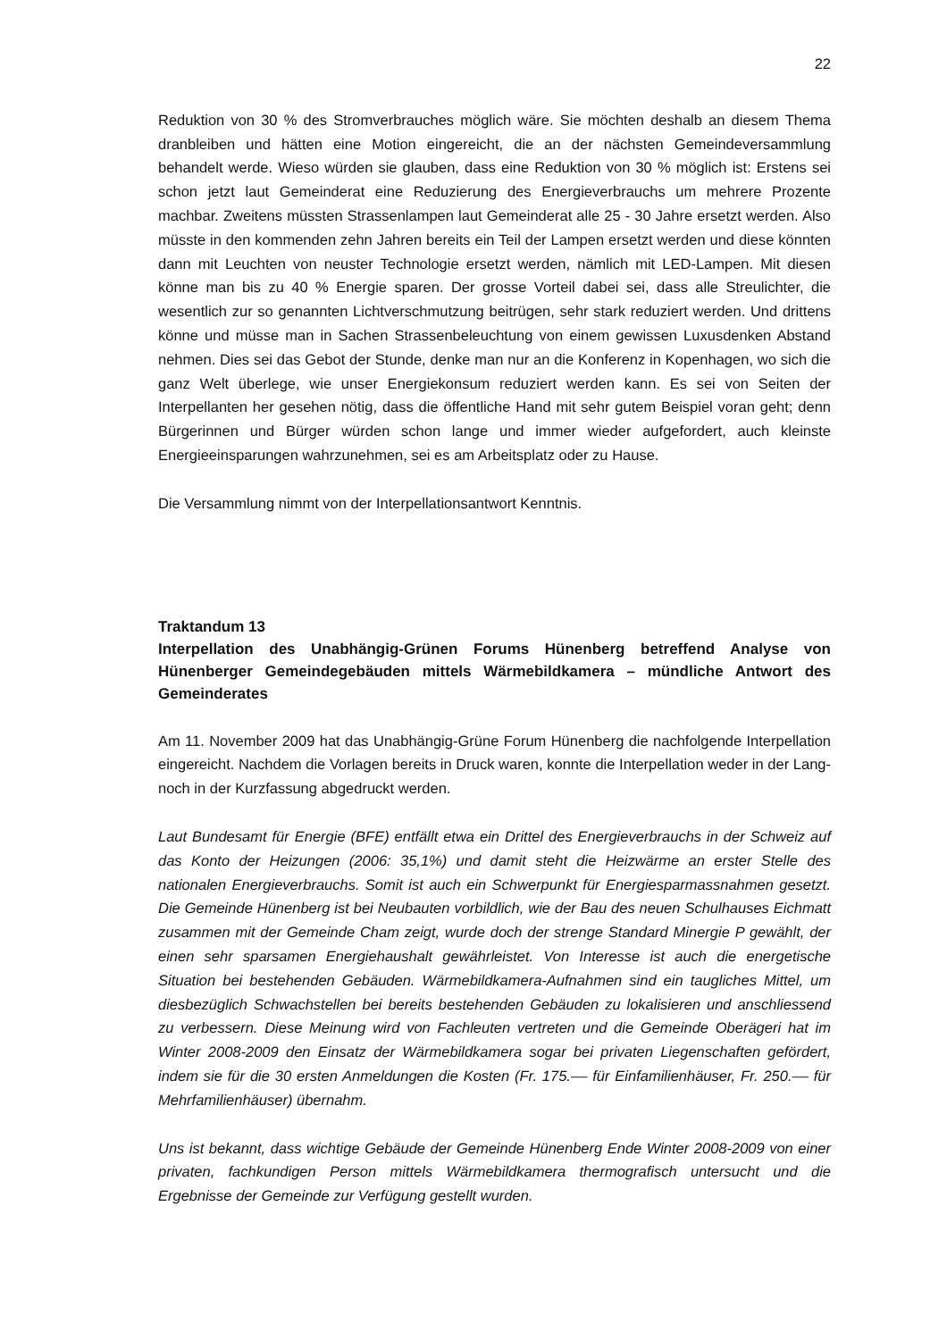22
Reduktion von 30 % des Stromverbrauches möglich wäre. Sie möchten deshalb an diesem Thema dranbleiben und hätten eine Motion eingereicht, die an der nächsten Gemeindever­sammlung behandelt werde. Wieso würden sie glauben, dass eine Reduktion von 30 % möglich ist: Erstens sei schon jetzt laut Gemeinderat eine Reduzierung des Energieverbrauchs um meh­rere Prozente machbar. Zweitens müssten Strassenlampen laut Gemeinderat alle 25 - 30 Jahre ersetzt werden. Also müsste in den kommenden zehn Jahren bereits ein Teil der Lampen er­setzt werden und diese könnten dann mit Leuchten von neuster Technologie ersetzt werden, nämlich mit LED-Lampen. Mit diesen könne man bis zu 40 % Energie sparen. Der grosse Vor­teil dabei sei, dass alle Streulichter, die wesentlich zur so genannten Lichtverschmutzung bei­trügen, sehr stark reduziert werden. Und drittens könne und müsse man in Sachen Strassenbe­leuchtung von einem gewissen Luxusdenken Abstand nehmen. Dies sei das Gebot der Stunde, denke man nur an die Konferenz in Kopenhagen, wo sich die ganz Welt überlege, wie unser Energiekonsum reduziert werden kann. Es sei von Seiten der Interpellanten her gesehen nötig, dass die öffentliche Hand mit sehr gutem Beispiel voran geht; denn Bürgerinnen und Bürger würden schon lange und immer wieder aufgefordert, auch kleinste Energieeinsparungen wahr­zunehmen, sei es am Arbeitsplatz oder zu Hause.
Die Versammlung nimmt von der Interpellationsantwort Kenntnis.
Traktandum 13
Interpellation des Unabhängig-Grünen Forums Hünenberg betreffend Analyse von Hünenberger Gemeindegebäuden mittels Wärmebildkamera – mündliche Antwort des Gemeinderates
Am 11. November 2009 hat das Unabhängig-Grüne Forum Hünenberg die nachfolgende Inter­pellation eingereicht. Nachdem die Vorlagen bereits in Druck waren, konnte die Interpellation weder in der Lang- noch in der Kurzfassung abgedruckt werden.
Laut Bundesamt für Energie (BFE) entfällt etwa ein Drittel des Energieverbrauchs in der Schweiz auf das Konto der Heizungen (2006: 35,1%) und damit steht die Heizwärme an erster Stelle des nationalen Energieverbrauchs. Somit ist auch ein Schwerpunkt für Energiesparmass­nahmen gesetzt. Die Gemeinde Hünenberg ist bei Neubauten vorbildlich, wie der Bau des neu­en Schulhauses Eichmatt zusammen mit der Gemeinde Cham zeigt, wurde doch der strenge Standard Minergie P gewählt, der einen sehr sparsamen Energiehaushalt gewährleistet. Von Interesse ist auch die energetische Situation bei bestehenden Gebäuden. Wärmebildkamera-Aufnahmen sind ein taugliches Mittel, um diesbezüglich Schwachstellen bei bereits bestehen­den Gebäuden zu lokalisieren und anschliessend zu verbessern. Diese Meinung wird von Fach­leuten vertreten und die Gemeinde Oberägeri hat im Winter 2008-2009 den Einsatz der Wär­mebildkamera sogar bei privaten Liegenschaften gefördert, indem sie für die 30 ersten Anmeldungen die Kosten (Fr. 175.–– für Einfamilienhäuser, Fr. 250.–– für Mehrfamilienhäuser) übernahm.
Uns ist bekannt, dass wichtige Gebäude der Gemeinde Hünenberg Ende Winter 2008-2009 von einer privaten, fachkundigen Person mittels Wärmebildkamera thermografisch untersucht und die Ergebnisse der Gemeinde zur Verfügung gestellt wurden.